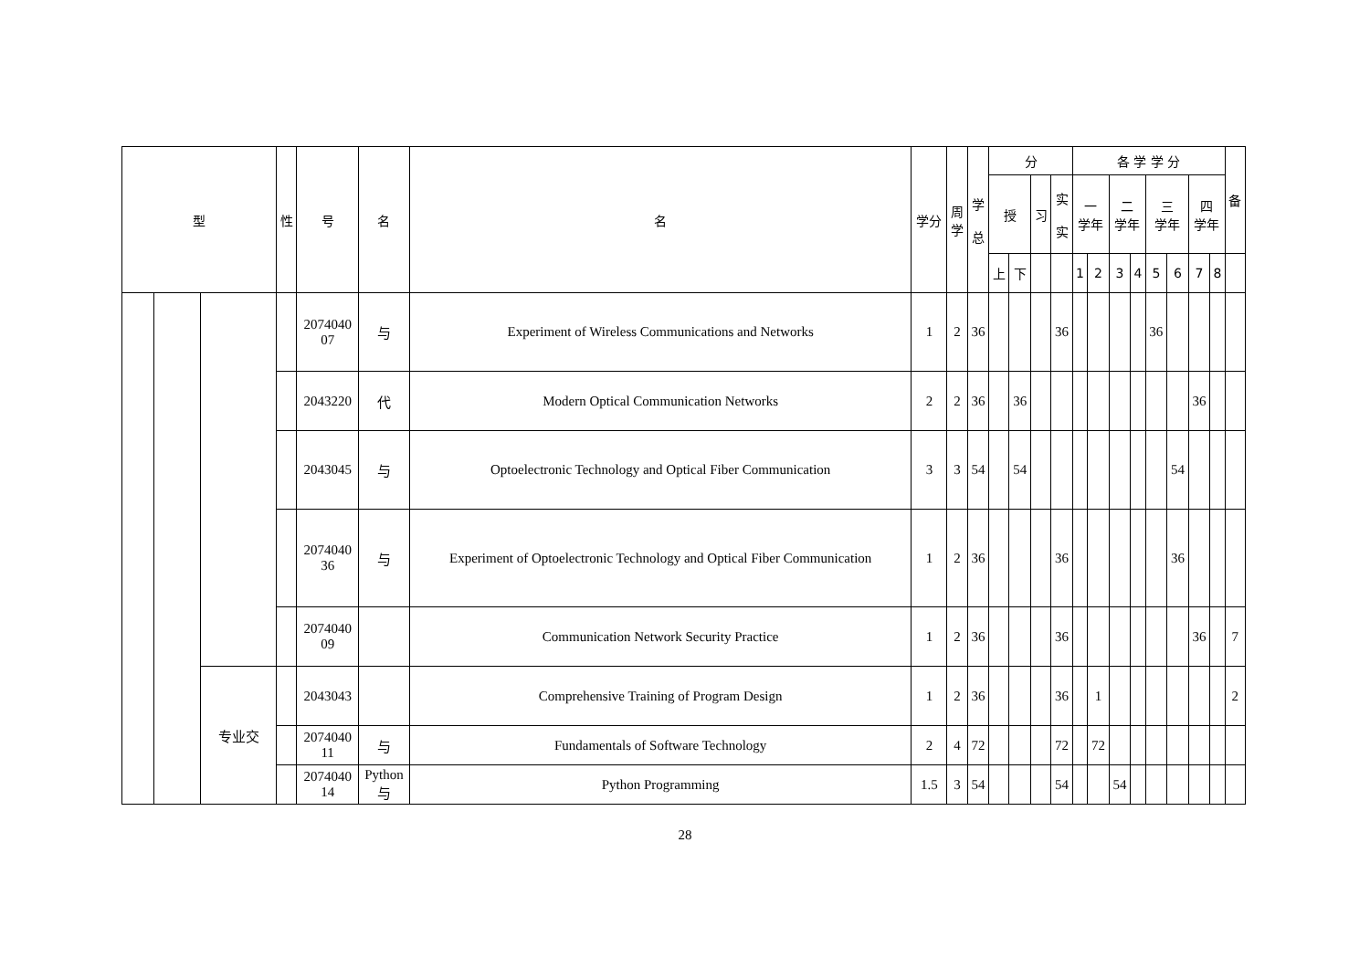| 型 | | | 性 | 号 | 名 | 名 | 学分 | 周 学 | 学 总 | 分 | | | | 各 学 学 分 | | | | | | | | 备 |
| --- | --- | --- | --- | --- | --- | --- | --- | --- | --- | --- | --- | --- | --- | --- | --- | --- | --- | --- | --- | --- | --- | --- |
| | | | | | | | | | | 授 | | 习 | 实 实 | 一 学年 | | 二 学年 | | 三 学年 | | 四 学年 | | |
| | | | | | | | | | | 上 | 下 | | | 1 | 2 | 3 | 4 | 5 | 6 | 7 | 8 | |
| | | | | 2074040 07 | 与 | Experiment of Wireless Communications and Networks | 1 | 2 | 36 | | | | 36 | | | | | 36 | | | | |
| | | | | 2043220 | 代 | Modern Optical Communication Networks | 2 | 2 | 36 | | 36 | | | | | | | | | 36 | | |
| | | | | 2043045 | 与 | Optoelectronic Technology and Optical Fiber Communication | 3 | 3 | 54 | | 54 | | | | | | | | 54 | | | |
| | | | | 2074040 36 | 与 | Experiment of Optoelectronic Technology and Optical Fiber Communication | 1 | 2 | 36 | | | | 36 | | | | | | 36 | | | |
| | | | | 2074040 09 | | Communication Network Security Practice | 1 | 2 | 36 | | | | 36 | | | | | | | 36 | | 7 |
| | | 专业交 | | 2043043 | | Comprehensive Training of Program Design | 1 | 2 | 36 | | | | 36 | | 1 | | | | | | | 2 |
| | | | | 2074040 11 | 与 | Fundamentals of Software Technology | 2 | 4 | 72 | | | | 72 | | 72 | | | | | | | |
| | | | | 2074040 14 | Python 与 | Python Programming | 1.5 | 3 | 54 | | | | 54 | | | 54 | | | | | | |
28